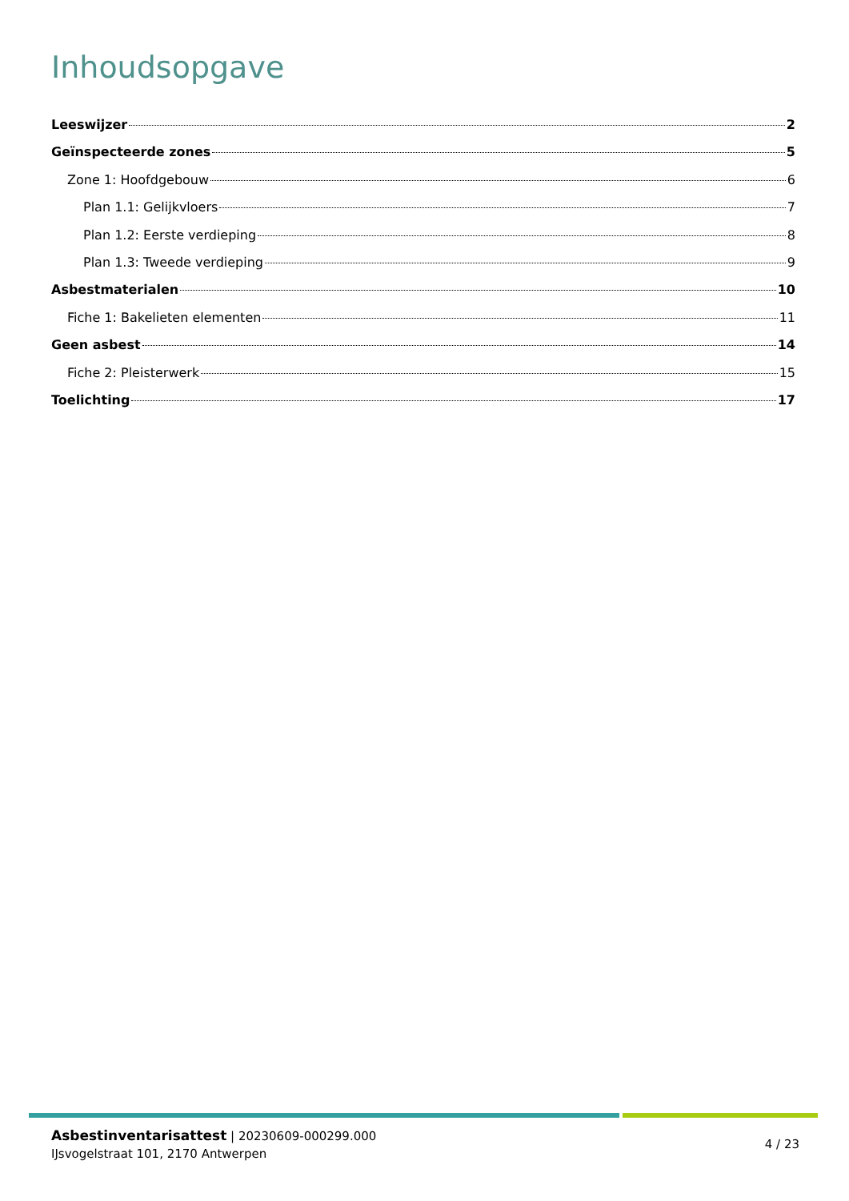Inhoudsopgave
Leeswijzer 2
Geïnspecteerde zones 5
Zone 1: Hoofdgebouw 6
Plan 1.1: Gelijkvloers 7
Plan 1.2: Eerste verdieping 8
Plan 1.3: Tweede verdieping 9
Asbestmaterialen 10
Fiche 1: Bakelieten elementen 11
Geen asbest 14
Fiche 2: Pleisterwerk 15
Toelichting 17
Asbestinventarisattest | 20230609-000299.000
IJsvogelstraat 101, 2170 Antwerpen
4 / 23